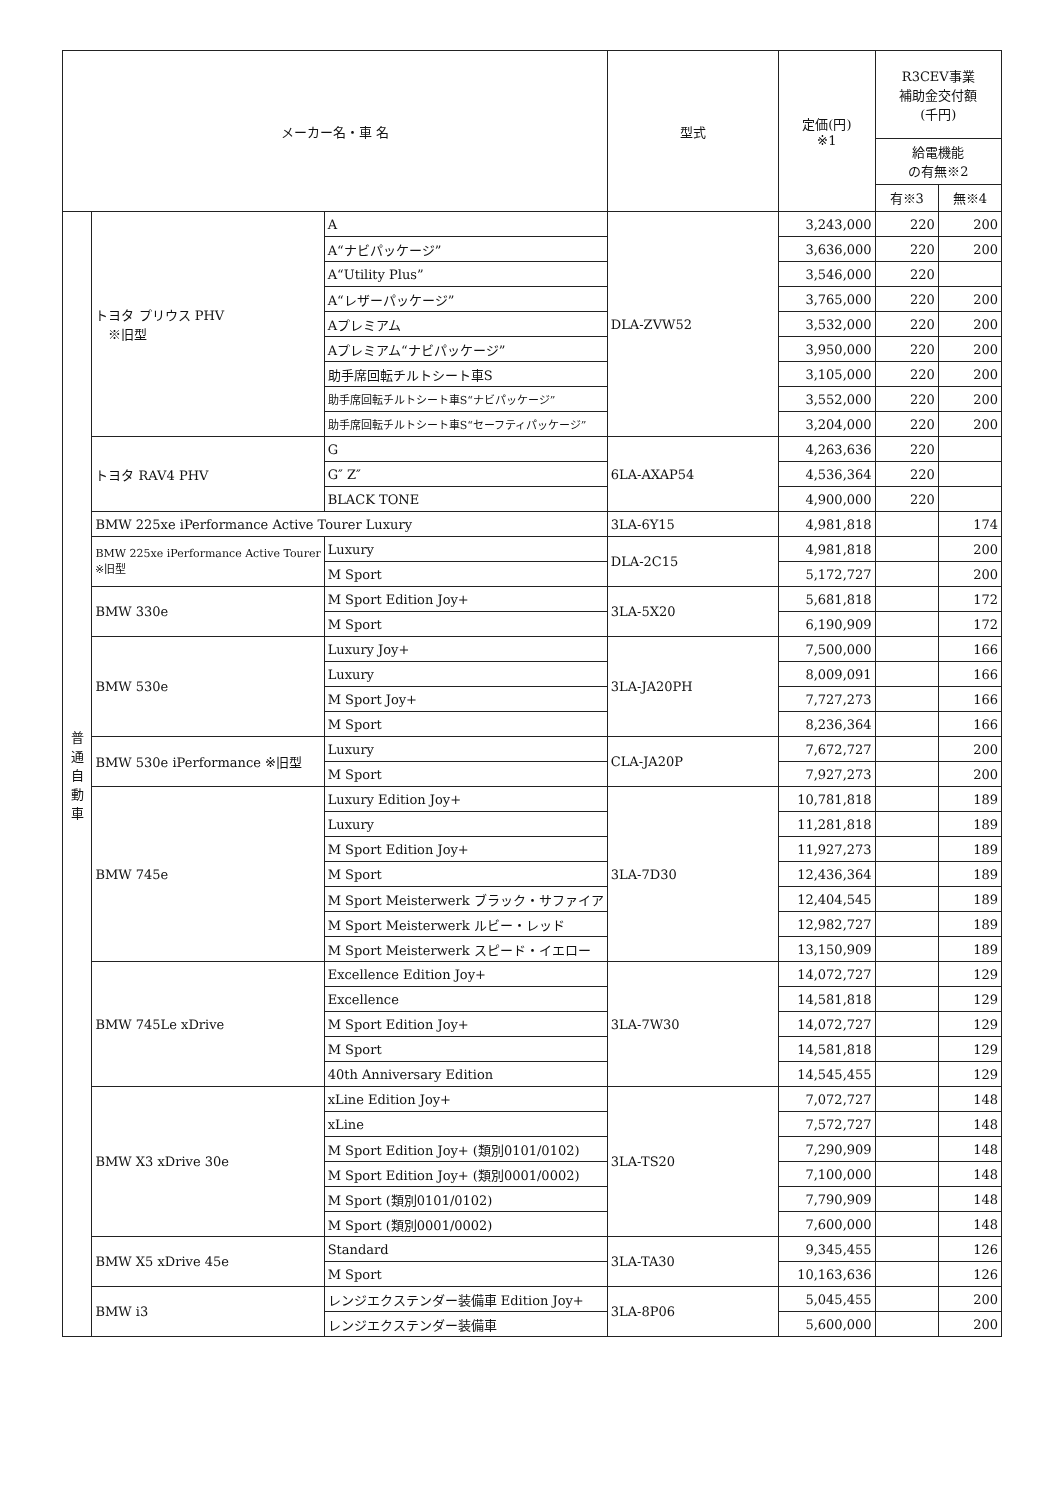| メーカー名・車 名 | | | | 型式 | 定価(円) ※1 | R3CEV事業 補助金交付額 (千円) | |
| --- | --- | --- | --- | --- | --- | --- | --- |
| | | | | | | 給電機能 の有無※2 | |
| | | | | | | 有※3 | 無※4 |
| 普 通 自 動 車 | トヨタ プリウス PHV ※旧型 | A | | DLA-ZVW52 | 3,243,000 | 220 | 200 |
| | | A“ナビパッケージ” | | | 3,636,000 | 220 | 200 |
| | | A“Utility Plus” | | | 3,546,000 | 220 | |
| | | A“レザーパッケージ” | | | 3,765,000 | 220 | 200 |
| | | Aプレミアム | | | 3,532,000 | 220 | 200 |
| | | Aプレミアム“ナビパッケージ” | | | 3,950,000 | 220 | 200 |
| | | 助手席回転チルトシート車S | | | 3,105,000 | 220 | 200 |
| | | 助手席回転チルトシート車S“ナビパッケージ” | | | 3,552,000 | 220 | 200 |
| | | 助手席回転チルトシート車S“セーフティパッケージ” | | | 3,204,000 | 220 | 200 |
| | トヨタ RAV4 PHV | G | | 6LA-AXAP54 | 4,263,636 | 220 | |
| | | G″ Z″ | | | 4,536,364 | 220 | |
| | | BLACK TONE | | | 4,900,000 | 220 | |
| | BMW 225xe iPerformance Active Tourer Luxury | | | 3LA-6Y15 | 4,981,818 | | 174 |
| | BMW 225xe iPerformance Active Tourer ※旧型 | | Luxury | DLA-2C15 | 4,981,818 | | 200 |
| | | | M Sport | | 5,172,727 | | 200 |
| | BMW 330e | M Sport Edition Joy+ | | 3LA-5X20 | 5,681,818 | | 172 |
| | | M Sport | | | 6,190,909 | | 172 |
| | BMW 530e | Luxury Joy+ | | 3LA-JA20PH | 7,500,000 | | 166 |
| | | Luxury | | | 8,009,091 | | 166 |
| | | M Sport Joy+ | | | 7,727,273 | | 166 |
| | | M Sport | | | 8,236,364 | | 166 |
| | BMW 530e iPerformance ※旧型 | | Luxury | CLA-JA20P | 7,672,727 | | 200 |
| | | | M Sport | | 7,927,273 | | 200 |
| | BMW 745e | Luxury Edition Joy+ | | 3LA-7D30 | 10,781,818 | | 189 |
| | | Luxury | | | 11,281,818 | | 189 |
| | | M Sport Edition Joy+ | | | 11,927,273 | | 189 |
| | | M Sport | | | 12,436,364 | | 189 |
| | | M Sport Meisterwerk ブラック・サファイア | | | 12,404,545 | | 189 |
| | | M Sport Meisterwerk ルビー・レッド | | | 12,982,727 | | 189 |
| | | M Sport Meisterwerk スピード・イエロー | | | 13,150,909 | | 189 |
| | BMW 745Le xDrive | Excellence Edition Joy+ | | 3LA-7W30 | 14,072,727 | | 129 |
| | | Excellence | | | 14,581,818 | | 129 |
| | | M Sport Edition Joy+ | | | 14,072,727 | | 129 |
| | | M Sport | | | 14,581,818 | | 129 |
| | | 40th Anniversary Edition | | | 14,545,455 | | 129 |
| | BMW X3 xDrive 30e | xLine Edition Joy+ | | 3LA-TS20 | 7,072,727 | | 148 |
| | | xLine | | | 7,572,727 | | 148 |
| | | M Sport Edition Joy+ (類別0101/0102) | | | 7,290,909 | | 148 |
| | | M Sport Edition Joy+ (類別0001/0002) | | | 7,100,000 | | 148 |
| | | M Sport (類別0101/0102) | | | 7,790,909 | | 148 |
| | | M Sport (類別0001/0002) | | | 7,600,000 | | 148 |
| | BMW X5 xDrive 45e | Standard | | 3LA-TA30 | 9,345,455 | | 126 |
| | | M Sport | | | 10,163,636 | | 126 |
| | BMW i3 | レンジエクステンダー装備車 Edition Joy+ | | 3LA-8P06 | 5,045,455 | | 200 |
| | | レンジエクステンダー装備車 | | | 5,600,000 | | 200 |